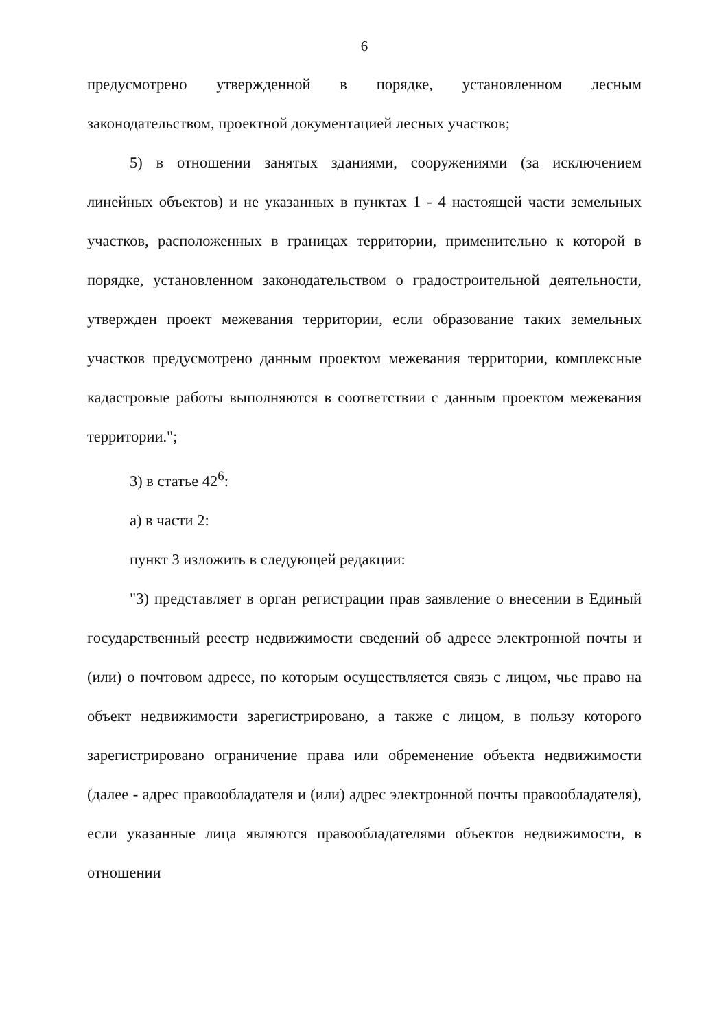6
предусмотрено утвержденной в порядке, установленном лесным законодательством, проектной документацией лесных участков;
5) в отношении занятых зданиями, сооружениями (за исключением линейных объектов) и не указанных в пунктах 1 - 4 настоящей части земельных участков, расположенных в границах территории, применительно к которой в порядке, установленном законодательством о градостроительной деятельности, утвержден проект межевания территории, если образование таких земельных участков предусмотрено данным проектом межевания территории, комплексные кадастровые работы выполняются в соответствии с данным проектом межевания территории.";
3) в статье 42<sup>6</sup>:
а) в части 2:
пункт 3 изложить в следующей редакции:
"3) представляет в орган регистрации прав заявление о внесении в Единый государственный реестр недвижимости сведений об адресе электронной почты и (или) о почтовом адресе, по которым осуществляется связь с лицом, чье право на объект недвижимости зарегистрировано, а также с лицом, в пользу которого зарегистрировано ограничение права или обременение объекта недвижимости (далее - адрес правообладателя и (или) адрес электронной почты правообладателя), если указанные лица являются правообладателями объектов недвижимости, в отношении